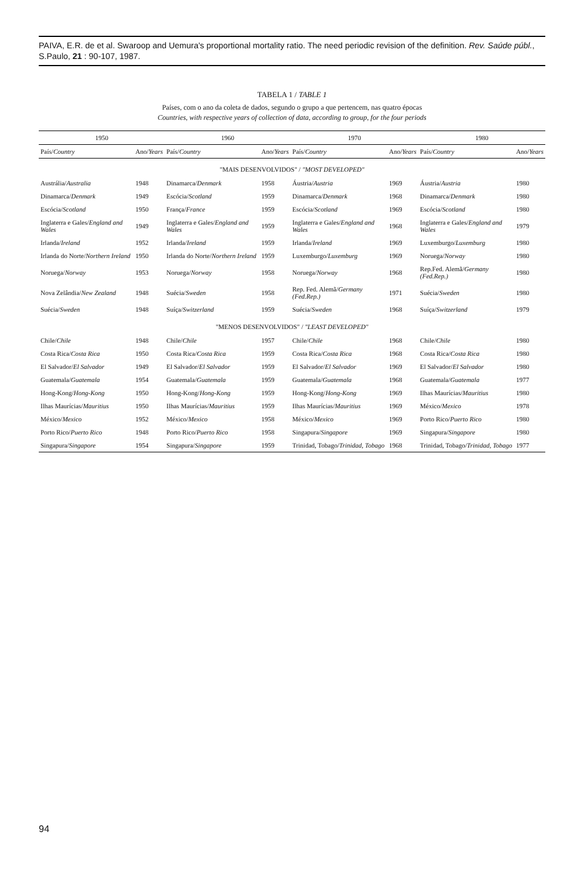PAIVA, E.R. de et al. Swaroop and Uemura's proportional mortality ratio. The need periodic revision of the definition. Rev. Saúde públ., S.Paulo, 21 : 90-107, 1987.
TABELA 1 / TABLE 1
Países, com o ano da coleta de dados, segundo o grupo a que pertencem, nas quatro épocas
Countries, with respective years of collection of data, according to group, for the four periods
| 1950 | | 1960 | | 1970 | | 1980 | |
| --- | --- | --- | --- | --- | --- | --- | --- |
| País/ Country | Ano/ Years | País/ Country | Ano/ Years | País/ Country | Ano/ Years | País/ Country | Ano/ Years |
| "MAIS DESENVOLVIDOS" / "MOST DEVELOPED" | | | | | | | |
| Austrália/ Australia | 1948 | Dinamarca/ Denmark | 1958 | Áustria/ Austria | 1969 | Áustria/ Austria | 1980 |
| Dinamarca/ Denmark | 1949 | Escócia/ Scotland | 1959 | Dinamarca/ Denmark | 1968 | Dinamarca/ Denmark | 1980 |
| Escócia/ Scotland | 1950 | França/ France | 1959 | Escócia/ Scotland | 1969 | Escócia/ Scotland | 1980 |
| Inglaterra e Gales/ England and Wales | 1949 | Inglaterra e Gales/ England and Wales | 1959 | Inglaterra e Gales/ England and Wales | 1968 | Inglaterra e Gales/ England and Wales | 1979 |
| Irlanda/ Ireland | 1952 | Irlanda/ Ireland | 1959 | Irlanda/ Ireland | 1969 | Luxemburgo/ Luxemburg | 1980 |
| Irlanda do Norte/ Northern Ireland | 1950 | Irlanda do Norte/ Northern Ireland | 1959 | Luxemburgo/ Luxemburg | 1969 | Noruega/ Norway | 1980 |
| Noruega/ Norway | 1953 | Noruega/ Norway | 1958 | Noruega/ Norway | 1968 | Rep.Fed. Alemã/ Germany (Fed.Rep.) | 1980 |
| Nova Zelândia/ New Zealand | 1948 | Suécia/ Sweden | 1958 | Rep. Fed. Alemã/ Germany (Fed.Rep.) | 1971 | Suécia/ Sweden | 1980 |
| Suécia/ Sweden | 1948 | Suíça/ Switzerland | 1959 | Suécia/ Sweden | 1968 | Suíça/ Switzerland | 1979 |
| "MENOS DESENVOLVIDOS" / "LEAST DEVELOPED" | | | | | | | |
| Chile/ Chile | 1948 | Chile/ Chile | 1957 | Chile/ Chile | 1968 | Chile/ Chile | 1980 |
| Costa Rica/ Costa Rica | 1950 | Costa Rica/ Costa Rica | 1959 | Costa Rica/ Costa Rica | 1968 | Costa Rica/ Costa Rica | 1980 |
| El Salvador/ El Salvador | 1949 | El Salvador/ El Salvador | 1959 | El Salvador/ El Salvador | 1969 | El Salvador/ El Salvador | 1980 |
| Guatemala/ Guatemala | 1954 | Guatemala/ Guatemala | 1959 | Guatemala/ Guatemala | 1968 | Guatemala/ Guatemala | 1977 |
| Hong-Kong/ Hong-Kong | 1950 | Hong-Kong/ Hong-Kong | 1959 | Hong-Kong/ Hong-Kong | 1969 | Ilhas Maurícias/ Mauritius | 1980 |
| Ilhas Maurícias/ Mauritius | 1950 | Ilhas Maurícias/ Mauritius | 1959 | Ilhas Maurícias/ Mauritius | 1969 | México/ Mexico | 1978 |
| México/ Mexico | 1952 | México/ Mexico | 1958 | México/ Mexico | 1969 | Porto Rico/ Puerto Rico | 1980 |
| Porto Rico/ Puerto Rico | 1948 | Porto Rico/ Puerto Rico | 1958 | Singapura/ Singapore | 1969 | Singapura/ Singapore | 1980 |
| Singapura/ Singapore | 1954 | Singapura/ Singapore | 1959 | Trinidad, Tobago/ Trinidad, Tobago | 1968 | Trinidad, Tobago/ Trinidad, Tobago | 1977 |
94